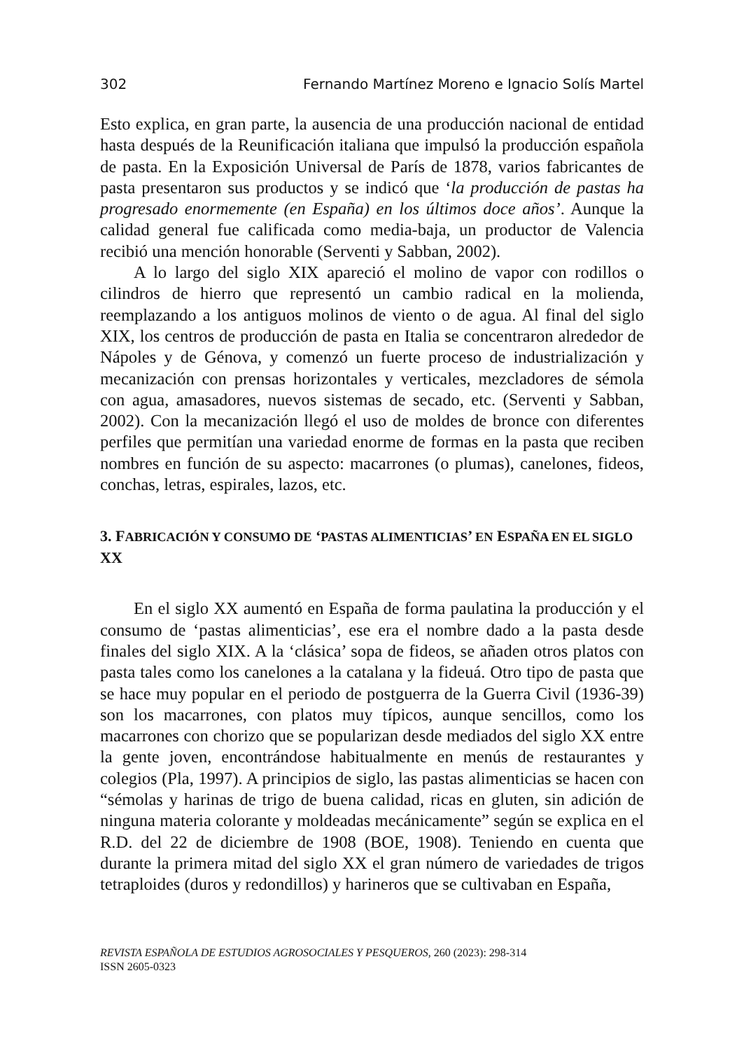302 Fernando Martínez Moreno e Ignacio Solís Martel
Esto explica, en gran parte, la ausencia de una producción nacional de entidad hasta después de la Reunificación italiana que impulsó la producción española de pasta. En la Exposición Universal de París de 1878, varios fabricantes de pasta presentaron sus productos y se indicó que ‘la producción de pastas ha progresado enormemente (en España) en los últimos doce años’. Aunque la calidad general fue calificada como media-baja, un productor de Valencia recibió una mención honorable (Serventi y Sabban, 2002).
A lo largo del siglo XIX apareció el molino de vapor con rodillos o cilindros de hierro que representó un cambio radical en la molienda, reemplazando a los antiguos molinos de viento o de agua. Al final del siglo XIX, los centros de producción de pasta en Italia se concentraron alrededor de Nápoles y de Génova, y comenzó un fuerte proceso de industrialización y mecanización con prensas horizontales y verticales, mezcladores de sémola con agua, amasadores, nuevos sistemas de secado, etc. (Serventi y Sabban, 2002). Con la mecanización llegó el uso de moldes de bronce con diferentes perfiles que permitían una variedad enorme de formas en la pasta que reciben nombres en función de su aspecto: macarrones (o plumas), canelones, fideos, conchas, letras, espirales, lazos, etc.
3. FABRICACIÓN Y CONSUMO DE ‘PASTAS ALIMENTICIAS’ EN ESPAÑA EN EL SIGLO XX
En el siglo XX aumentó en España de forma paulatina la producción y el consumo de ‘pastas alimenticias’, ese era el nombre dado a la pasta desde finales del siglo XIX. A la ‘clásica’ sopa de fideos, se añaden otros platos con pasta tales como los canelones a la catalana y la fideuá. Otro tipo de pasta que se hace muy popular en el periodo de postguerra de la Guerra Civil (1936-39) son los macarrones, con platos muy típicos, aunque sencillos, como los macarrones con chorizo que se popularizan desde mediados del siglo XX entre la gente joven, encontrándose habitualmente en menús de restaurantes y colegios (Pla, 1997). A principios de siglo, las pastas alimenticias se hacen con “sémolas y harinas de trigo de buena calidad, ricas en gluten, sin adición de ninguna materia colorante y moldeadas mecánicamente” según se explica en el R.D. del 22 de diciembre de 1908 (BOE, 1908). Teniendo en cuenta que durante la primera mitad del siglo XX el gran número de variedades de trigos tetraploides (duros y redondillos) y harineros que se cultivaban en España,
REVISTA ESPAÑOLA DE ESTUDIOS AGROSOCIALES Y PESQUEROS, 260 (2023): 298-314
ISSN 2605-0323